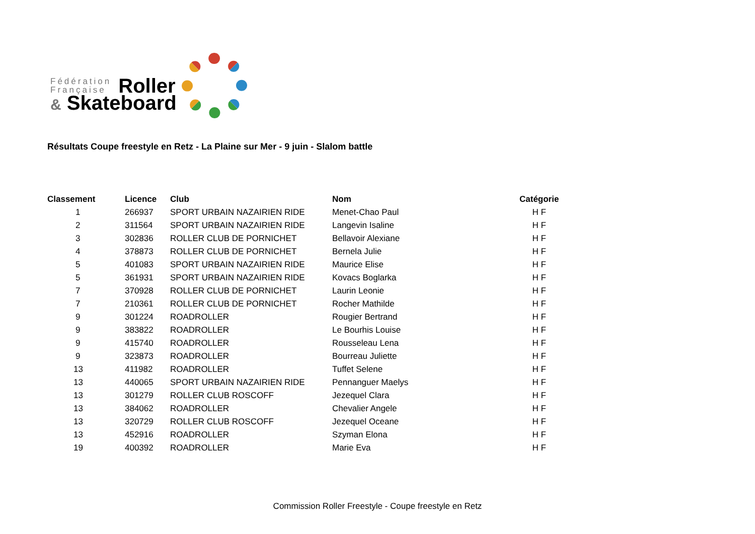Fédération
Française
Roller
& Skateboard
Résultats Coupe freestyle en Retz - La Plaine sur Mer - 9 juin - Slalom battle
| Classement | Licence | Club | Nom | Catégorie |
| --- | --- | --- | --- | --- |
| 1 | 266937 | SPORT URBAIN NAZAIRIEN RIDE | Menet-Chao Paul | H F |
| 2 | 311564 | SPORT URBAIN NAZAIRIEN RIDE | Langevin Isaline | H F |
| 3 | 302836 | ROLLER CLUB DE PORNICHET | Bellavoir Alexiane | H F |
| 4 | 378873 | ROLLER CLUB DE PORNICHET | Bernela Julie | H F |
| 5 | 401083 | SPORT URBAIN NAZAIRIEN RIDE | Maurice Elise | H F |
| 5 | 361931 | SPORT URBAIN NAZAIRIEN RIDE | Kovacs Boglarka | H F |
| 7 | 370928 | ROLLER CLUB DE PORNICHET | Laurin Leonie | H F |
| 7 | 210361 | ROLLER CLUB DE PORNICHET | Rocher Mathilde | H F |
| 9 | 301224 | ROADROLLER | Rougier Bertrand | H F |
| 9 | 383822 | ROADROLLER | Le Bourhis Louise | H F |
| 9 | 415740 | ROADROLLER | Rousseleau Lena | H F |
| 9 | 323873 | ROADROLLER | Bourreau Juliette | H F |
| 13 | 411982 | ROADROLLER | Tuffet Selene | H F |
| 13 | 440065 | SPORT URBAIN NAZAIRIEN RIDE | Pennanguer Maelys | H F |
| 13 | 301279 | ROLLER CLUB ROSCOFF | Jezequel Clara | H F |
| 13 | 384062 | ROADROLLER | Chevalier Angele | H F |
| 13 | 320729 | ROLLER CLUB ROSCOFF | Jezequel Oceane | H F |
| 13 | 452916 | ROADROLLER | Szyman Elona | H F |
| 19 | 400392 | ROADROLLER | Marie Eva | H F |
Commission Roller Freestyle - Coupe freestyle en Retz